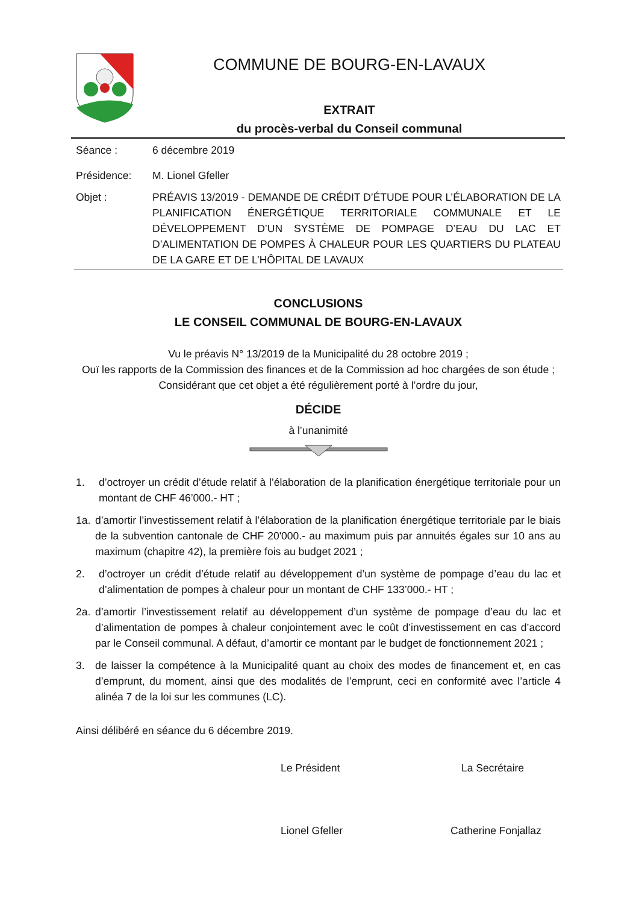COMMUNE DE BOURG-EN-LAVAUX
EXTRAIT
du procès-verbal du Conseil communal
Séance : 6 décembre 2019
Présidence: M. Lionel Gfeller
Objet : PRÉAVIS 13/2019 - DEMANDE DE CRÉDIT D’ÉTUDE POUR L’ÉLABORATION DE LA PLANIFICATION ÉNERGÉTIQUE TERRITORIALE COMMUNALE ET LE DÉVELOPPEMENT D’UN SYSTÈME DE POMPAGE D’EAU DU LAC ET D’ALIMENTATION DE POMPES À CHALEUR POUR LES QUARTIERS DU PLATEAU DE LA GARE ET DE L’HÔPITAL DE LAVAUX
CONCLUSIONS
LE CONSEIL COMMUNAL DE BOURG-EN-LAVAUX
Vu le préavis N° 13/2019 de la Municipalité du 28 octobre 2019 ;
Ouï les rapports de la Commission des finances et de la Commission ad hoc chargées de son étude ;
Considérant que cet objet a été régulièrement porté à l’ordre du jour,
DÉCIDE
à l’unanimité
1. d’octroyer un crédit d’étude relatif à l’élaboration de la planification énergétique territoriale pour un montant de CHF 46’000.- HT ;
1a. d’amortir l’investissement relatif à l’élaboration de la planification énergétique territoriale par le biais de la subvention cantonale de CHF 20'000.- au maximum puis par annuités égales sur 10 ans au maximum (chapitre 42), la première fois au budget 2021 ;
2. d’octroyer un crédit d’étude relatif au développement d’un système de pompage d’eau du lac et d’alimentation de pompes à chaleur pour un montant de CHF 133’000.- HT ;
2a. d’amortir l’investissement relatif au développement d’un système de pompage d’eau du lac et d’alimentation de pompes à chaleur conjointement avec le coût d’investissement en cas d’accord par le Conseil communal. A défaut, d’amortir ce montant par le budget de fonctionnement 2021 ;
3. de laisser la compétence à la Municipalité quant au choix des modes de financement et, en cas d’emprunt, du moment, ainsi que des modalités de l’emprunt, ceci en conformité avec l’article 4 alinéa 7 de la loi sur les communes (LC).
Ainsi délibéré en séance du 6 décembre 2019.
Le Président La Secrétaire
Lionel Gfeller Catherine Fonjallaz